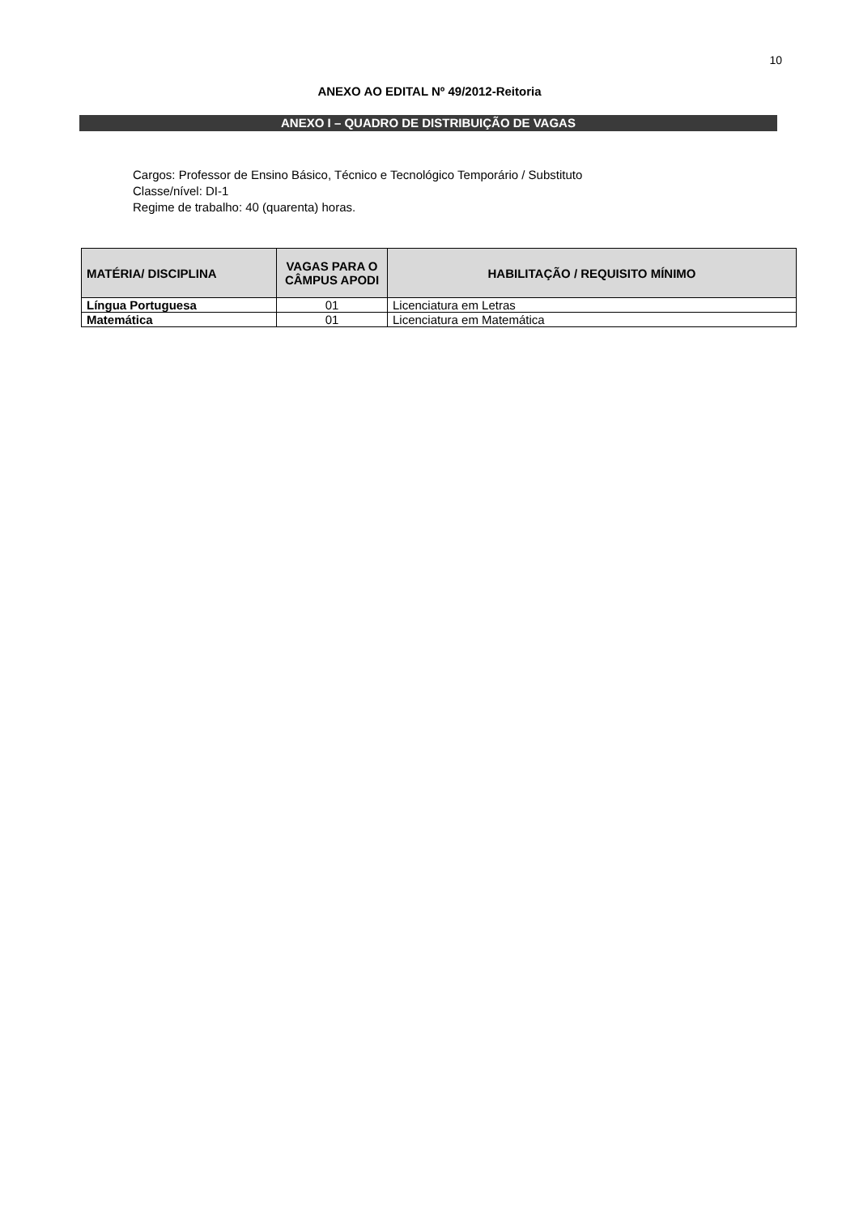10
ANEXO AO EDITAL Nº 49/2012-Reitoria
ANEXO I – QUADRO DE DISTRIBUIÇÃO DE VAGAS
Cargos: Professor de Ensino Básico, Técnico e Tecnológico Temporário / Substituto
Classe/nível: DI-1
Regime de trabalho: 40 (quarenta) horas.
| MATÉRIA/ DISCIPLINA | VAGAS PARA O CÂMPUS APODI | HABILITAÇÃO / REQUISITO MÍNIMO |
| --- | --- | --- |
| Língua Portuguesa | 01 | Licenciatura em Letras |
| Matemática | 01 | Licenciatura em Matemática |